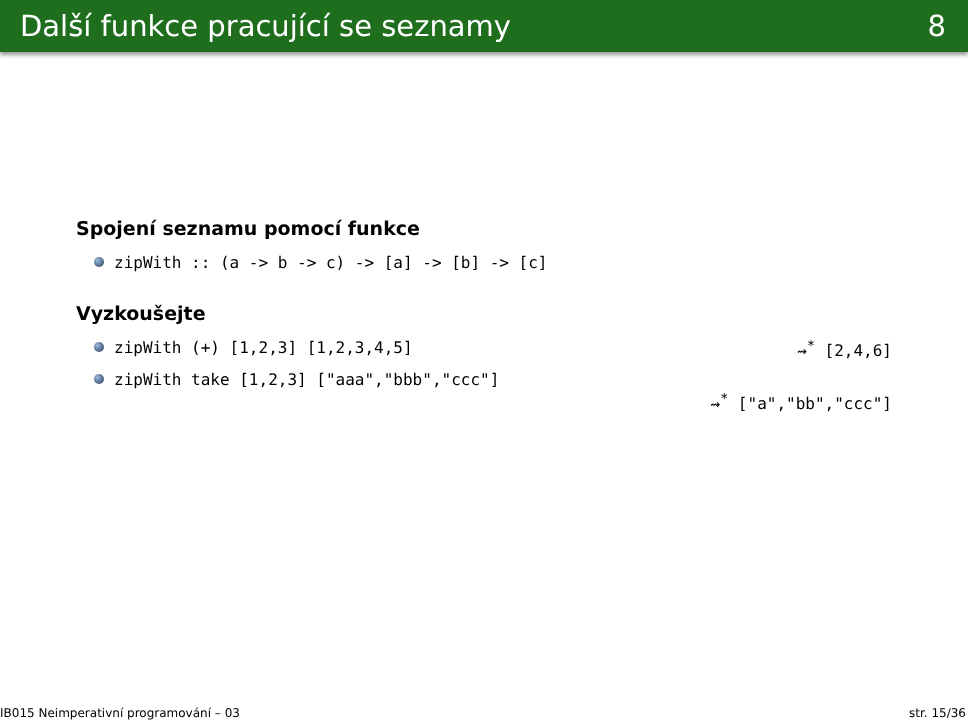Další funkce pracující se seznamy 8
Spojení seznamu pomocí funkce
zipWith :: (a -> b -> c) -> [a] -> [b] -> [c]
Vyzkoušejte
zipWith (+) [1,2,3] [1,2,3,4,5] ⇝<sup>*</sup> [2,4,6]
zipWith take [1,2,3] ["aaa","bbb","ccc"]
⇝<sup>*</sup> ["a","bb","ccc"]
IB015 Neimperativní programování – 03 str. 15/36